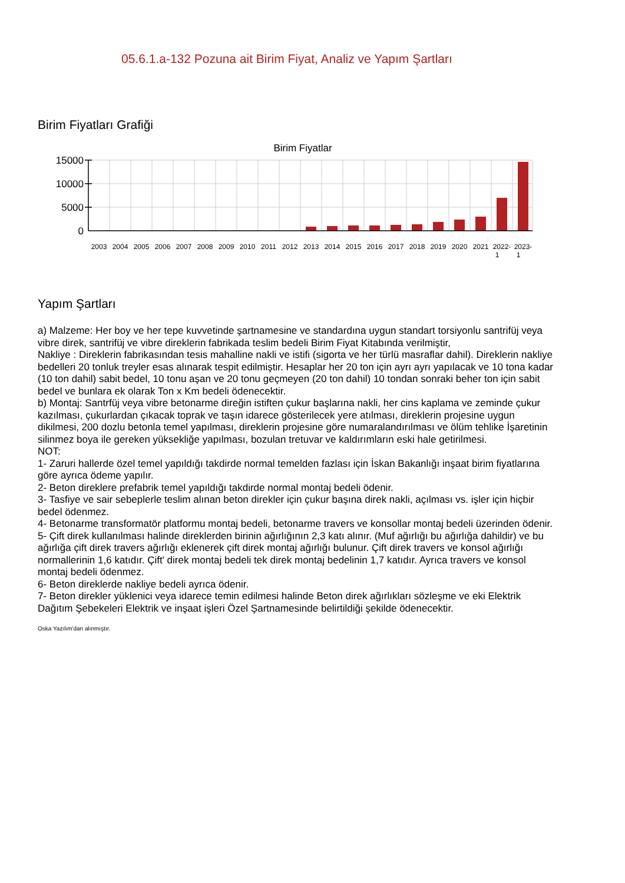05.6.1.a-132 Pozuna ait Birim Fiyat, Analiz ve Yapım Şartları
Birim Fiyatları Grafiği
Birim Fiyatlar
15000
10000
5000
0
2003
2004
2005
2006
2007
2008
2009
2010
2011
2012
2013
2014
2015
2016
2017
2018
2019
2020
2021
2022-
1
2023-
1
Yapım Şartları
a) Malzeme: Her boy ve her tepe kuvvetinde şartnamesine ve standardına uygun standart torsiyonlu santrifüj veya vibre direk, santrifüj ve vibre direklerin fabrikada teslim bedeli Birim Fiyat Kitabında verilmiştir,
Nakliye : Direklerin fabrikasından tesis mahalline nakli ve istifi (sigorta ve her türlü masraflar dahil). Direklerin nakliye bedelleri 20 tonluk treyler esas alınarak tespit edilmiştir. Hesaplar her 20 ton için ayrı ayrı yapılacak ve 10 tona kadar (10 ton dahil) sabit bedel, 10 tonu aşan ve 20 tonu geçmeyen (20 ton dahil) 10 tondan sonraki beher ton için sabit bedel ve bunlara ek olarak Ton x Km bedeli ödenecektir.
b) Montaj: Santrfüj veya vibre betonarme direğin istiften çukur başlarına nakli, her cins kaplama ve zeminde çukur kazılması, çukurlardan çıkacak toprak ve taşın idarece gösterilecek yere atılması, direklerin projesine uygun dikilmesi, 200 dozlu betonla temel yapılması, direklerin projesine göre numaralandırılması ve ölüm tehlike İşaretinin silinmez boya ile gereken yüksekliğe yapılması, bozulan tretuvar ve kaldırımların eski hale getirilmesi.
NOT:
1- Zaruri hallerde özel temel yapıldığı takdirde normal temelden fazlası için İskan Bakanlığı inşaat birim fiyatlarına göre ayrıca ödeme yapılır.
2- Beton direklere prefabrik temel yapıldığı takdirde normal montaj bedeli ödenir.
3- Tasfiye ve sair sebeplerle teslim alınan beton direkler için çukur başına direk nakli, açılması vs. işler için hiçbir bedel ödenmez.
4- Betonarme transformatör platformu montaj bedeli, betonarme travers ve konsollar montaj bedeli üzerinden ödenir.
5- Çift direk kullanılması halinde direklerden birinin ağırlığının 2,3 katı alınır. (Muf ağırlığı bu ağırlığa dahildir) ve bu ağırlığa çift direk travers ağırlığı eklenerek çift direk montaj ağırlığı bulunur. Çift direk travers ve konsol ağırlığı normallerinin 1,6 katıdır. Çift' direk montaj bedeli tek direk montaj bedelinin 1,7 katıdır. Ayrıca travers ve konsol montaj bedeli ödenmez.
6- Beton direklerde nakliye bedeli ayrıca ödenir.
7- Beton direkler yüklenici veya idarece temin edilmesi halinde Beton direk ağırlıkları sözleşme ve eki Elektrik Dağıtım Şebekeleri Elektrik ve inşaat işleri Özel Şartnamesinde belirtildiği şekilde ödenecektir.
Oska Yazılım'dan alınmıştır.